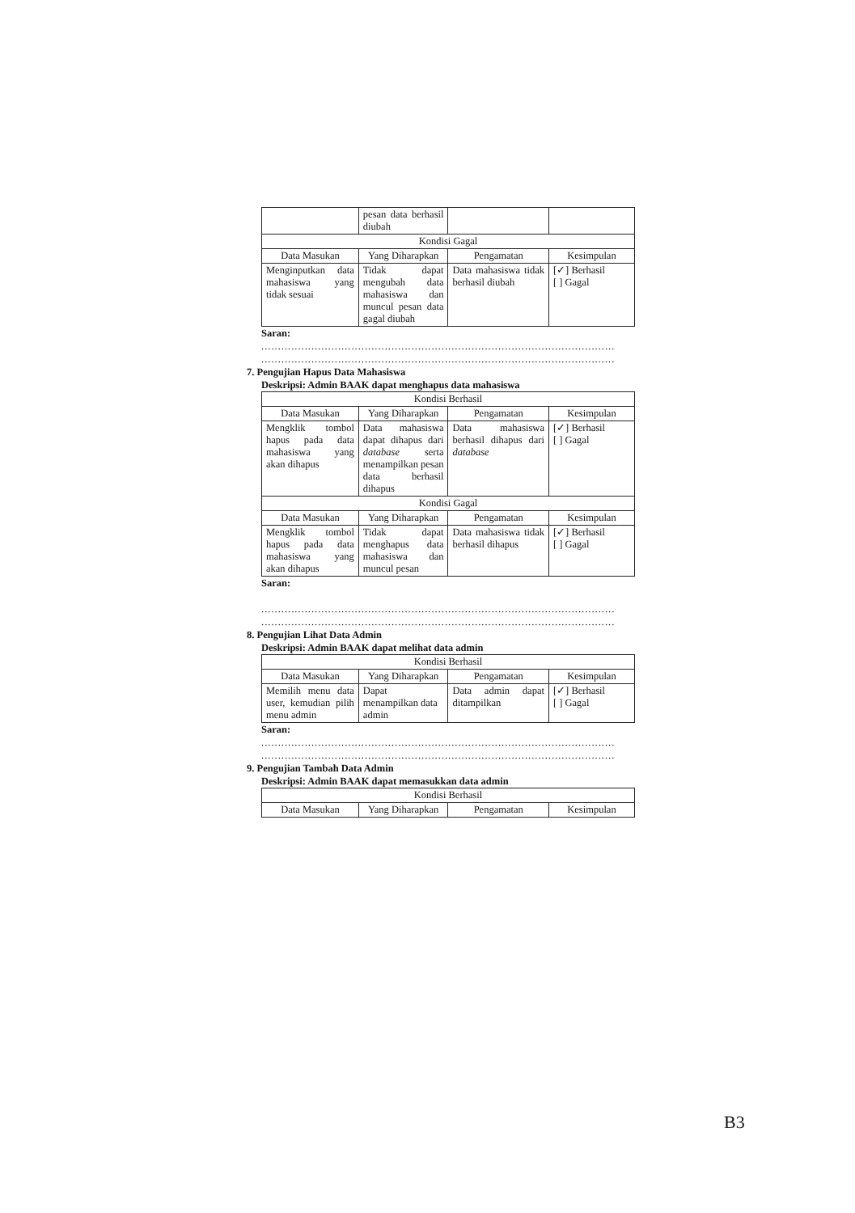| | pesan data berhasil diubah | | |
| Kondisi Gagal | | | |
| Data Masukan | Yang Diharapkan | Pengamatan | Kesimpulan |
| Menginputkan data mahasiswa yang tidak sesuai | Tidak dapat mengubah data mahasiswa dan muncul pesan data gagal diubah | Data mahasiswa tidak berhasil diubah | [✓] Berhasil [ ] Gagal |
Saran:
..........................................................................................................
..........................................................................................................
7. Pengujian Hapus Data Mahasiswa
Deskripsi: Admin BAAK dapat menghapus data mahasiswa
| Kondisi Berhasil | | | |
| --- | --- | --- | --- |
| Data Masukan | Yang Diharapkan | Pengamatan | Kesimpulan |
| Mengklik tombol hapus pada data mahasiswa yang akan dihapus | Data mahasiswa dapat dihapus dari database serta menampilkan pesan data berhasil dihapus | Data mahasiswa berhasil dihapus dari database | [✓] Berhasil [ ] Gagal |
| Kondisi Gagal | | | |
| Data Masukan | Yang Diharapkan | Pengamatan | Kesimpulan |
| Mengklik tombol hapus pada data mahasiswa yang akan dihapus | Tidak dapat menghapus data mahasiswa dan muncul pesan | Data mahasiswa tidak berhasil dihapus | [✓] Berhasil [ ] Gagal |
Saran:
..........................................................................................................
..........................................................................................................
8. Pengujian Lihat Data Admin
Deskripsi: Admin BAAK dapat melihat data admin
| Kondisi Berhasil | | | |
| --- | --- | --- | --- |
| Data Masukan | Yang Diharapkan | Pengamatan | Kesimpulan |
| Memilih menu data user, kemudian pilih menu admin | Dapat menampilkan data admin | Data admin dapat ditampilkan | [✓] Berhasil [ ] Gagal |
Saran:
..........................................................................................................
..........................................................................................................
9. Pengujian Tambah Data Admin
Deskripsi: Admin BAAK dapat memasukkan data admin
| Kondisi Berhasil | | | |
| --- | --- | --- | --- |
| Data Masukan | Yang Diharapkan | Pengamatan | Kesimpulan |
B3